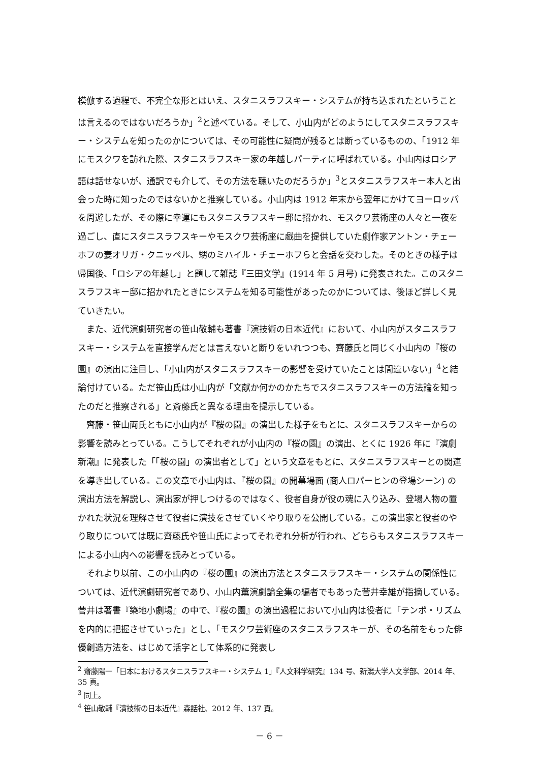模倣する過程で、不完全な形とはいえ、スタニスラフスキー・システムが持ち込まれたということは言えるのではないだろうか」<sup>2</sup>と述べている。そして、小山内がどのようにしてスタニスラフスキー・システムを知ったのかについては、その可能性に疑問が残るとは断っているものの、「1912 年にモスクワを訪れた際、スタニスラフスキー家の年越しパーティに呼ばれている。小山内はロシア語は話せないが、通訳でも介して、その方法を聴いたのだろうか」<sup>3</sup>とスタニスラフスキー本人と出会った時に知ったのではないかと推察している。小山内は 1912 年末から翌年にかけてヨーロッパを周遊したが、その際に幸運にもスタニスラフスキー邸に招かれ、モスクワ芸術座の人々と一夜を過ごし、直にスタニスラフスキーやモスクワ芸術座に戯曲を提供していた劇作家アントン・チェーホフの妻オリガ・クニッペル、甥のミハイル・チェーホフらと会話を交わした。そのときの様子は帰国後、「ロシアの年越し」と題して雑誌『三田文学』(1914 年 5 月号) に発表された。このスタニスラフスキー邸に招かれたときにシステムを知る可能性があったのかについては、後ほど詳しく見ていきたい。
また、近代演劇研究者の笹山敬輔も著書『演技術の日本近代』において、小山内がスタニスラフスキー・システムを直接学んだとは言えないと断りをいれつつも、齊藤氏と同じく小山内の『桜の園』の演出に注目し、「小山内がスタニスラフスキーの影響を受けていたことは間違いない」<sup>4</sup>と結論付けている。ただ笹山氏は小山内が「文献か何かのかたちでスタニスラフスキーの方法論を知ったのだと推察される」と斎藤氏と異なる理由を提示している。
齊藤・笹山両氏ともに小山内が『桜の園』の演出した様子をもとに、スタニスラフスキーからの影響を読みとっている。こうしてそれぞれが小山内の『桜の園』の演出、とくに 1926 年に『演劇新潮』に発表した「「桜の園」の演出者として」という文章をもとに、スタニスラフスキーとの関連を導き出している。この文章で小山内は、『桜の園』の開幕場面 (商人ロパーヒンの登場シーン) の演出方法を解説し、演出家が押しつけるのではなく、役者自身が役の魂に入り込み、登場人物の置かれた状況を理解させて役者に演技をさせていくやり取りを公開している。この演出家と役者のやり取りについては既に齊藤氏や笹山氏によってそれぞれ分析が行われ、どちらもスタニスラフスキーによる小山内への影響を読みとっている。
それより以前、この小山内の『桜の園』の演出方法とスタニスラフスキー・システムの関係性については、近代演劇研究者であり、小山内薫演劇論全集の編者でもあった菅井幸雄が指摘している。菅井は著書『築地小劇場』の中で、『桜の園』の演出過程において小山内は役者に「テンポ・リズムを内的に把握させていった」とし、「モスクワ芸術座のスタニスラフスキーが、その名前をもった俳優創造方法を、はじめて活字として体系的に発表し
<sup>2</sup> 齋藤陽一「日本におけるスタニスラフスキー・システム 1」『人文科学研究』134 号、新潟大学人文学部、2014 年、35 頁。
<sup>3</sup> 同上。
<sup>4</sup> 笹山敬輔『演技術の日本近代』森話社、2012 年、137 頁。
－ 6 －